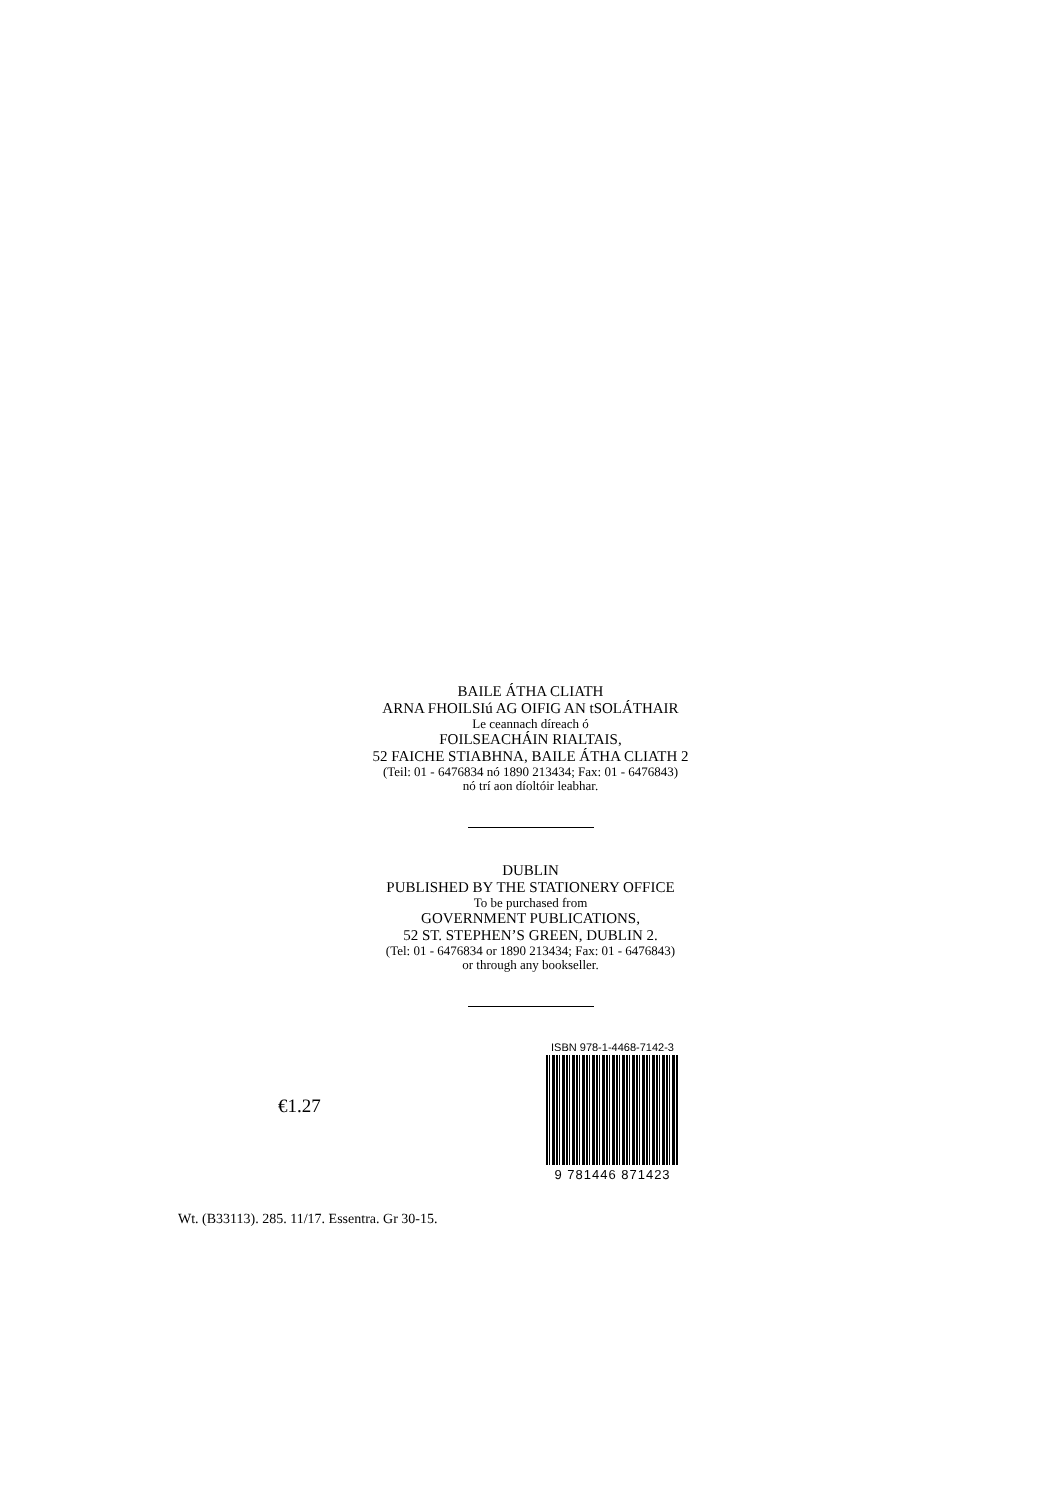BAILE ÁTHA CLIATH
ARNA FHOILSIú AG OIFIG AN tSOLÁTHAIR
Le ceannach díreach ó
FOILSEACHÁIN RIALTAIS,
52 FAICHE STIABHNA, BAILE ÁTHA CLIATH 2
(Teil: 01 - 6476834 nó 1890 213434; Fax: 01 - 6476843)
nó trí aon díoltóir leabhar.
DUBLIN
PUBLISHED BY THE STATIONERY OFFICE
To be purchased from
GOVERNMENT PUBLICATIONS,
52 ST. STEPHEN’S GREEN, DUBLIN 2.
(Tel: 01 - 6476834 or 1890 213434; Fax: 01 - 6476843)
or through any bookseller.
€1.27
ISBN 978-1-4468-7142-3
9 781446 871423
Wt. (B33113). 285. 11/17. Essentra. Gr 30-15.